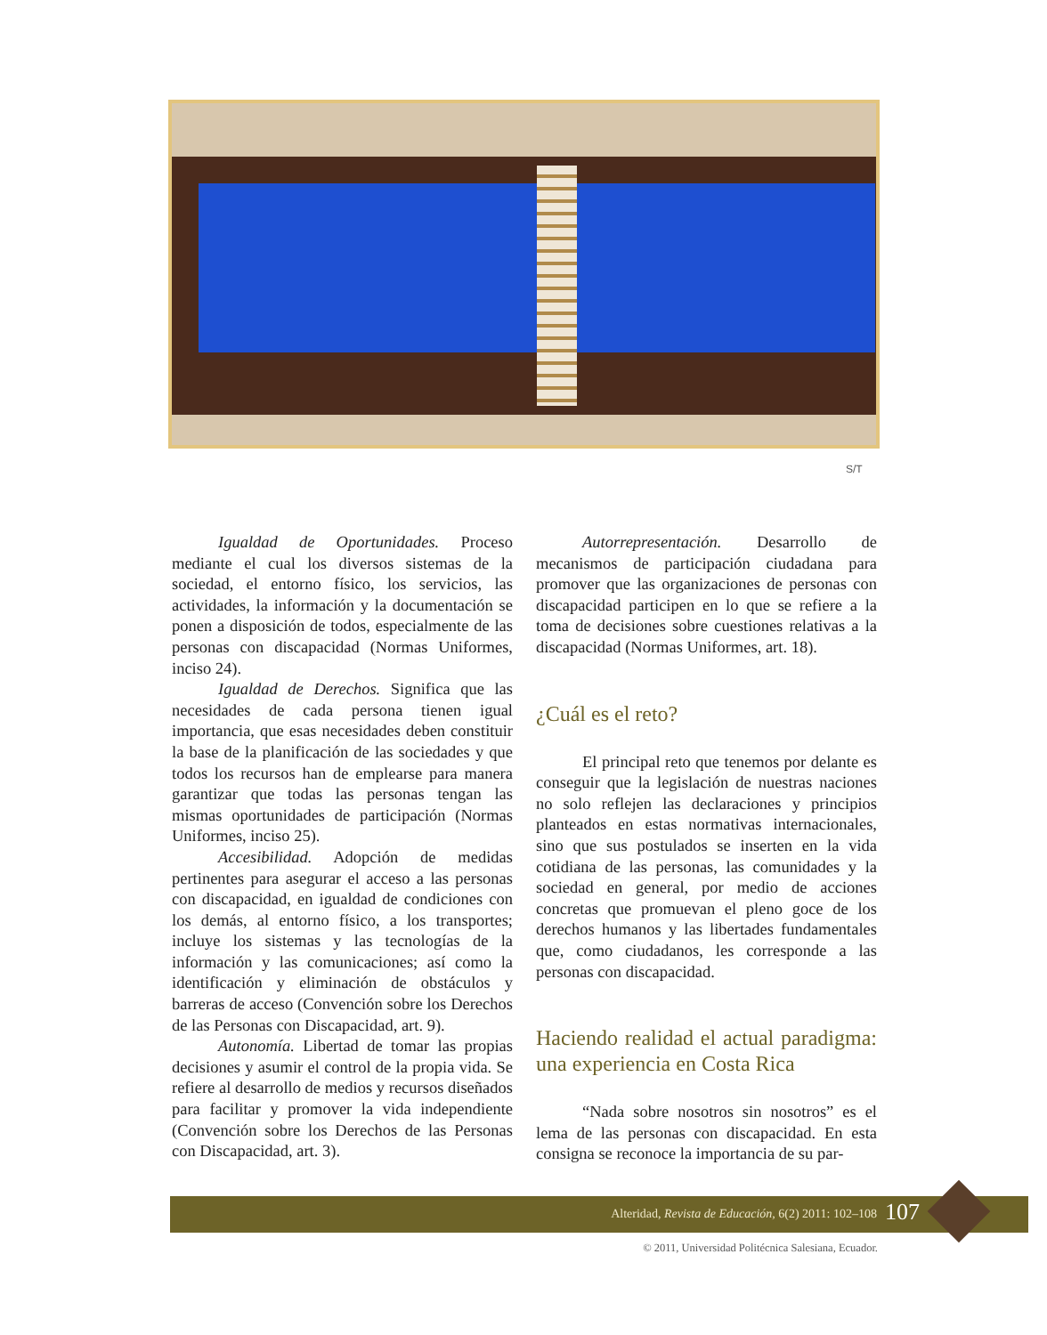S/T
Igualdad de Oportunidades. Proceso mediante el cual los diversos sistemas de la sociedad, el entorno físico, los servicios, las actividades, la información y la documentación se ponen a disposición de todos, especialmente de las personas con discapacidad (Normas Uniformes, inciso 24).
Igualdad de Derechos. Significa que las necesidades de cada persona tienen igual importancia, que esas necesidades deben constituir la base de la planificación de las sociedades y que todos los recursos han de emplearse para manera garantizar que todas las personas tengan las mismas oportunidades de participación (Normas Uniformes, inciso 25).
Accesibilidad. Adopción de medidas pertinentes para asegurar el acceso a las personas con discapacidad, en igualdad de condiciones con los demás, al entorno físico, a los transportes; incluye los sistemas y las tecnologías de la información y las comunicaciones; así como la identificación y eliminación de obstáculos y barreras de acceso (Convención sobre los Derechos de las Personas con Discapacidad, art. 9).
Autonomía. Libertad de tomar las propias decisiones y asumir el control de la propia vida. Se refiere al desarrollo de medios y recursos diseñados para facilitar y promover la vida independiente (Convención sobre los Derechos de las Personas con Discapacidad, art. 3).
Autorrepresentación. Desarrollo de mecanismos de participación ciudadana para promover que las organizaciones de personas con discapacidad participen en lo que se refiere a la toma de decisiones sobre cuestiones relativas a la discapacidad (Normas Uniformes, art. 18).
¿Cuál es el reto?
El principal reto que tenemos por delante es conseguir que la legislación de nuestras naciones no solo reflejen las declaraciones y principios planteados en estas normativas internacionales, sino que sus postulados se inserten en la vida cotidiana de las personas, las comunidades y la sociedad en general, por medio de acciones concretas que promuevan el pleno goce de los derechos humanos y las libertades fundamentales que, como ciudadanos, les corresponde a las personas con discapacidad.
Haciendo realidad el actual paradigma: una experiencia en Costa Rica
“Nada sobre nosotros sin nosotros” es el lema de las personas con discapacidad. En esta consigna se reconoce la importancia de su par-
Alteridad, Revista de Educación, 6(2) 2011: 102–108 107
© 2011, Universidad Politécnica Salesiana, Ecuador.